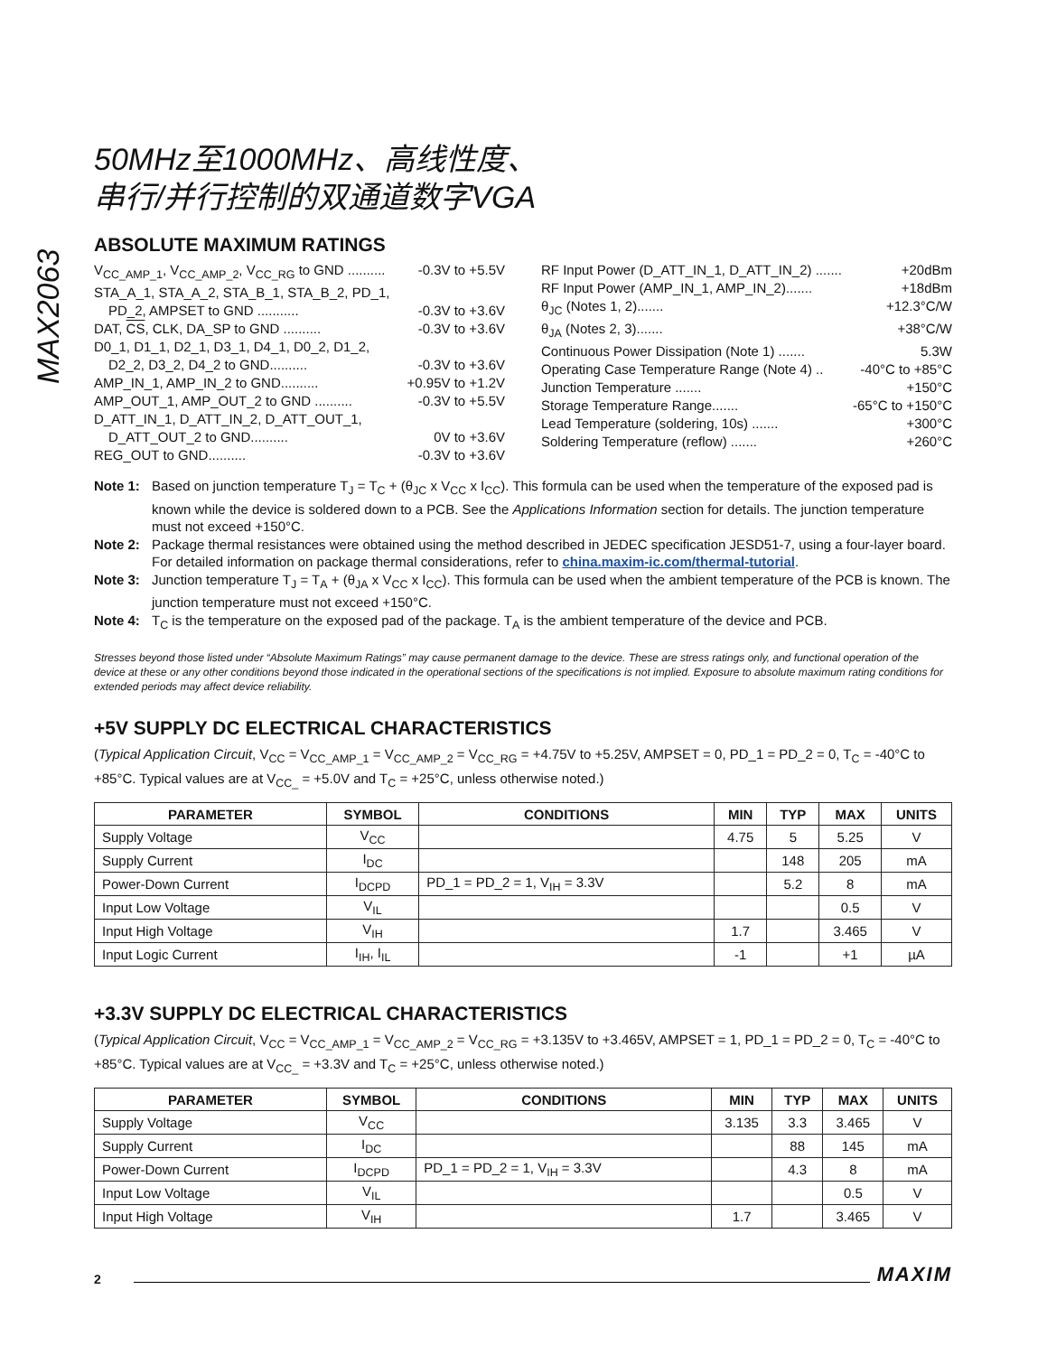MAX2063
50MHz至1000MHz、高线性度、
串行/并行控制的双通道数字VGA
ABSOLUTE MAXIMUM RATINGS
V<sub>CC_AMP_1</sub>, V<sub>CC_AMP_2</sub>, V<sub>CC_RG</sub> to GND .......... -0.3V to +5.5V
STA_A_1, STA_A_2, STA_B_1, STA_B_2, PD_1,
PD_2, AMPSET to GND ........... -0.3V to +3.6V
DAT, CS, CLK, DA_SP to GND .......... -0.3V to +3.6V
D0_1, D1_1, D2_1, D3_1, D4_1, D0_2, D1_2,
D2_2, D3_2, D4_2 to GND.......... -0.3V to +3.6V
AMP_IN_1, AMP_IN_2 to GND.......... +0.95V to +1.2V
AMP_OUT_1, AMP_OUT_2 to GND .......... -0.3V to +5.5V
D_ATT_IN_1, D_ATT_IN_2, D_ATT_OUT_1,
D_ATT_OUT_2 to GND.......... 0V to +3.6V
REG_OUT to GND.......... -0.3V to +3.6V
RF Input Power (D_ATT_IN_1, D_ATT_IN_2) ....... +20dBm
RF Input Power (AMP_IN_1, AMP_IN_2)....... +18dBm
θ<sub>JC</sub> (Notes 1, 2)....... +12.3°C/W
θ<sub>JA</sub> (Notes 2, 3)....... +38°C/W
Continuous Power Dissipation (Note 1) ....... 5.3W
Operating Case Temperature Range (Note 4) .. -40°C to +85°C
Junction Temperature ....... +150°C
Storage Temperature Range....... -65°C to +150°C
Lead Temperature (soldering, 10s) ....... +300°C
Soldering Temperature (reflow) ....... +260°C
Note 1: Based on junction temperature T<sub>J</sub> = T<sub>C</sub> + (θ<sub>JC</sub> x V<sub>CC</sub> x I<sub>CC</sub>). This formula can be used when the temperature of the exposed pad is known while the device is soldered down to a PCB. See the Applications Information section for details. The junction temperature must not exceed +150°C.
Note 2: Package thermal resistances were obtained using the method described in JEDEC specification JESD51-7, using a four-layer board. For detailed information on package thermal considerations, refer to china.maxim-ic.com/thermal-tutorial.
Note 3: Junction temperature T<sub>J</sub> = T<sub>A</sub> + (θ<sub>JA</sub> x V<sub>CC</sub> x I<sub>CC</sub>). This formula can be used when the ambient temperature of the PCB is known. The junction temperature must not exceed +150°C.
Note 4: T<sub>C</sub> is the temperature on the exposed pad of the package. T<sub>A</sub> is the ambient temperature of the device and PCB.
Stresses beyond those listed under “Absolute Maximum Ratings” may cause permanent damage to the device. These are stress ratings only, and functional operation of the device at these or any other conditions beyond those indicated in the operational sections of the specifications is not implied. Exposure to absolute maximum rating conditions for extended periods may affect device reliability.
+5V SUPPLY DC ELECTRICAL CHARACTERISTICS
(Typical Application Circuit, V<sub>CC</sub> = V<sub>CC_AMP_1</sub> = V<sub>CC_AMP_2</sub> = V<sub>CC_RG</sub> = +4.75V to +5.25V, AMPSET = 0, PD_1 = PD_2 = 0, T<sub>C</sub> = -40°C to +85°C. Typical values are at V<sub>CC_</sub> = +5.0V and T<sub>C</sub> = +25°C, unless otherwise noted.)
| PARAMETER | SYMBOL | CONDITIONS | MIN | TYP | MAX | UNITS |
| --- | --- | --- | --- | --- | --- | --- |
| Supply Voltage | V<sub>CC</sub> | | 4.75 | 5 | 5.25 | V |
| Supply Current | I<sub>DC</sub> | | | 148 | 205 | mA |
| Power-Down Current | I<sub>DCPD</sub> | PD_1 = PD_2 = 1, V<sub>IH</sub> = 3.3V | | 5.2 | 8 | mA |
| Input Low Voltage | V<sub>IL</sub> | | | | 0.5 | V |
| Input High Voltage | V<sub>IH</sub> | | 1.7 | | 3.465 | V |
| Input Logic Current | I<sub>IH</sub>, I<sub>IL</sub> | | -1 | | +1 | µA |
+3.3V SUPPLY DC ELECTRICAL CHARACTERISTICS
(Typical Application Circuit, V<sub>CC</sub> = V<sub>CC_AMP_1</sub> = V<sub>CC_AMP_2</sub> = V<sub>CC_RG</sub> = +3.135V to +3.465V, AMPSET = 1, PD_1 = PD_2 = 0, T<sub>C</sub> = -40°C to +85°C. Typical values are at V<sub>CC_</sub> = +3.3V and T<sub>C</sub> = +25°C, unless otherwise noted.)
| PARAMETER | SYMBOL | CONDITIONS | MIN | TYP | MAX | UNITS |
| --- | --- | --- | --- | --- | --- | --- |
| Supply Voltage | V<sub>CC</sub> | | 3.135 | 3.3 | 3.465 | V |
| Supply Current | I<sub>DC</sub> | | | 88 | 145 | mA |
| Power-Down Current | I<sub>DCPD</sub> | PD_1 = PD_2 = 1, V<sub>IH</sub> = 3.3V | | 4.3 | 8 | mA |
| Input Low Voltage | V<sub>IL</sub> | | | | 0.5 | V |
| Input High Voltage | V<sub>IH</sub> | | 1.7 | | 3.465 | V |
2
MAXIM